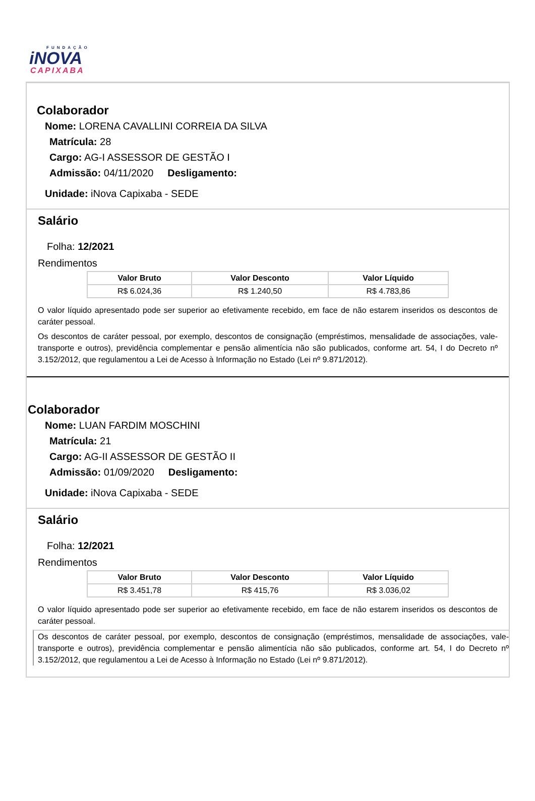FUNDAÇÃO
iNOVA
CAPIXABA
Colaborador
Nome: LORENA CAVALLINI CORREIA DA SILVA
Matrícula: 28
Cargo: AG-I ASSESSOR DE GESTÃO I
Admissão: 04/11/2020 Desligamento:
Unidade: iNova Capixaba - SEDE
Salário
Folha: 12/2021
Rendimentos
| Valor Bruto | Valor Desconto | Valor Líquido |
| --- | --- | --- |
| R$ 6.024,36 | R$ 1.240,50 | R$ 4.783,86 |
O valor líquido apresentado pode ser superior ao efetivamente recebido, em face de não estarem inseridos os descontos de caráter pessoal.
Os descontos de caráter pessoal, por exemplo, descontos de consignação (empréstimos, mensalidade de associações, vale-transporte e outros), previdência complementar e pensão alimentícia não são publicados, conforme art. 54, I do Decreto nº 3.152/2012, que regulamentou a Lei de Acesso à Informação no Estado (Lei nº 9.871/2012).
Colaborador
Nome: LUAN FARDIM MOSCHINI
Matrícula: 21
Cargo: AG-II ASSESSOR DE GESTÃO II
Admissão: 01/09/2020 Desligamento:
Unidade: iNova Capixaba - SEDE
Salário
Folha: 12/2021
Rendimentos
| Valor Bruto | Valor Desconto | Valor Líquido |
| --- | --- | --- |
| R$ 3.451,78 | R$ 415,76 | R$ 3.036,02 |
O valor líquido apresentado pode ser superior ao efetivamente recebido, em face de não estarem inseridos os descontos de caráter pessoal.
Os descontos de caráter pessoal, por exemplo, descontos de consignação (empréstimos, mensalidade de associações, vale-transporte e outros), previdência complementar e pensão alimentícia não são publicados, conforme art. 54, I do Decreto nº 3.152/2012, que regulamentou a Lei de Acesso à Informação no Estado (Lei nº 9.871/2012).